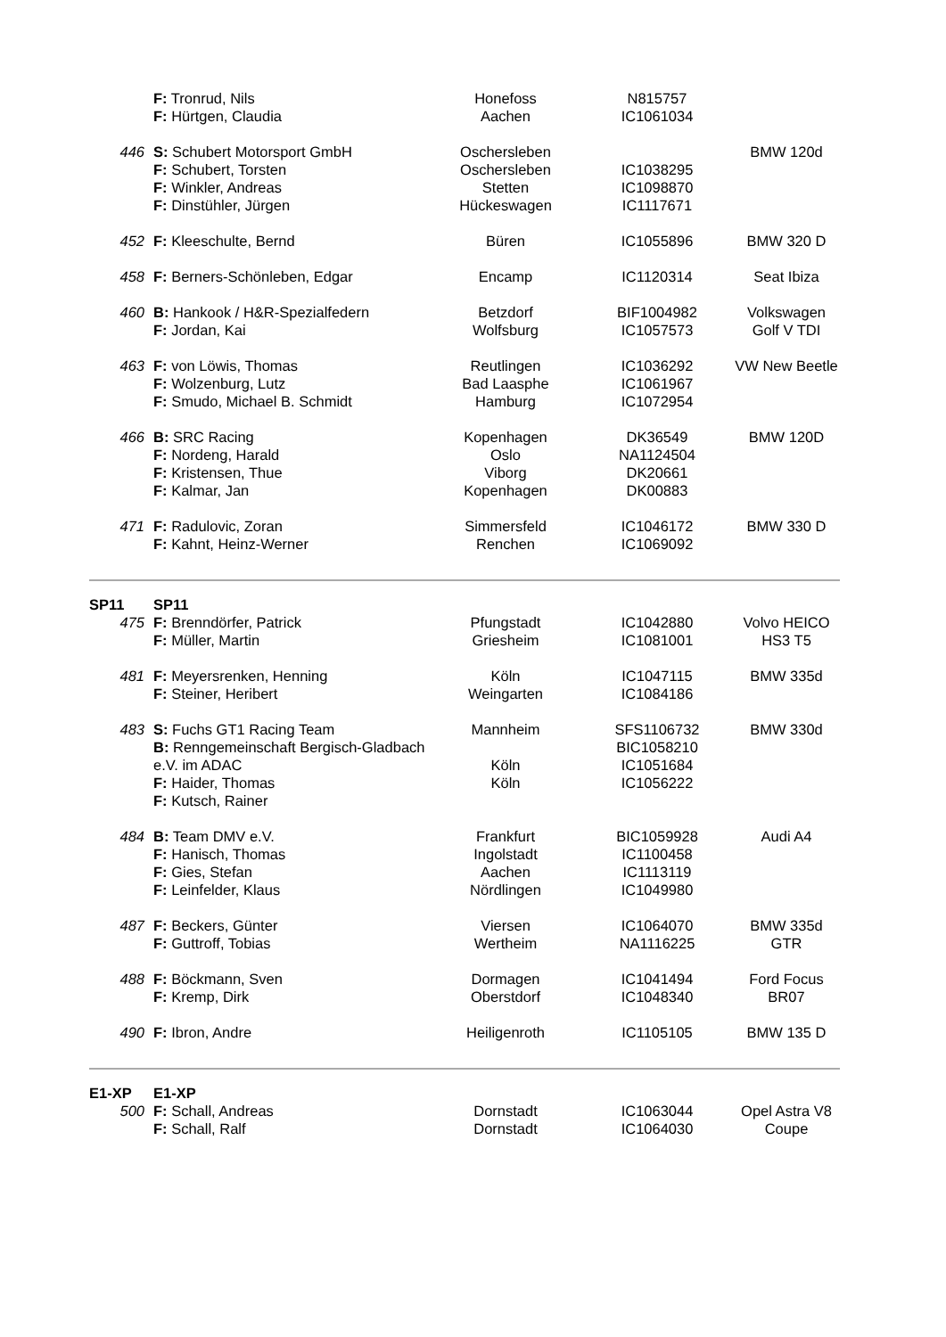| | F: Tronrud, Nils F: Hürtgen, Claudia | Honefoss Aachen | N815757 IC1061034 | |
| 446 | S: Schubert Motorsport GmbH F: Schubert, Torsten F: Winkler, Andreas F: Dinstühler, Jürgen | Oschersleben Oschersleben Stetten Hückeswagen | IC1038295 IC1098870 IC1117671 | BMW 120d |
| 452 | F: Kleeschulte, Bernd | Büren | IC1055896 | BMW 320 D |
| 458 | F: Berners-Schönleben, Edgar | Encamp | IC1120314 | Seat Ibiza |
| 460 | B: Hankook / H&R-Spezialfedern F: Jordan, Kai | Betzdorf Wolfsburg | BIF1004982 IC1057573 | Volkswagen Golf V TDI |
| 463 | F: von Löwis, Thomas F: Wolzenburg, Lutz F: Smudo, Michael B. Schmidt | Reutlingen Bad Laasphe Hamburg | IC1036292 IC1061967 IC1072954 | VW New Beetle |
| 466 | B: SRC Racing F: Nordeng, Harald F: Kristensen, Thue F: Kalmar, Jan | Kopenhagen Oslo Viborg Kopenhagen | DK36549 NA1124504 DK20661 DK00883 | BMW 120D |
| 471 | F: Radulovic, Zoran F: Kahnt, Heinz-Werner | Simmersfeld Renchen | IC1046172 IC1069092 | BMW 330 D |
| SP11 | SP11 | | | |
| 475 | F: Brenndörfer, Patrick F: Müller, Martin | Pfungstadt Griesheim | IC1042880 IC1081001 | Volvo HEICO HS3 T5 |
| 481 | F: Meyersrenken, Henning F: Steiner, Heribert | Köln Weingarten | IC1047115 IC1084186 | BMW 335d |
| 483 | S: Fuchs GT1 Racing Team B: Renngemeinschaft Bergisch-Gladbach e.V. im ADAC F: Haider, Thomas F: Kutsch, Rainer | Mannheim Köln Köln | SFS1106732 BIC1058210 IC1051684 IC1056222 | BMW 330d |
| 484 | B: Team DMV e.V. F: Hanisch, Thomas F: Gies, Stefan F: Leinfelder, Klaus | Frankfurt Ingolstadt Aachen Nördlingen | BIC1059928 IC1100458 IC1113119 IC1049980 | Audi A4 |
| 487 | F: Beckers, Günter F: Guttroff, Tobias | Viersen Wertheim | IC1064070 NA1116225 | BMW 335d GTR |
| 488 | F: Böckmann, Sven F: Kremp, Dirk | Dormagen Oberstdorf | IC1041494 IC1048340 | Ford Focus BR07 |
| 490 | F: Ibron, Andre | Heiligenroth | IC1105105 | BMW 135 D |
| E1-XP | E1-XP | | | |
| 500 | F: Schall, Andreas F: Schall, Ralf | Dornstadt Dornstadt | IC1063044 IC1064030 | Opel Astra V8 Coupe |